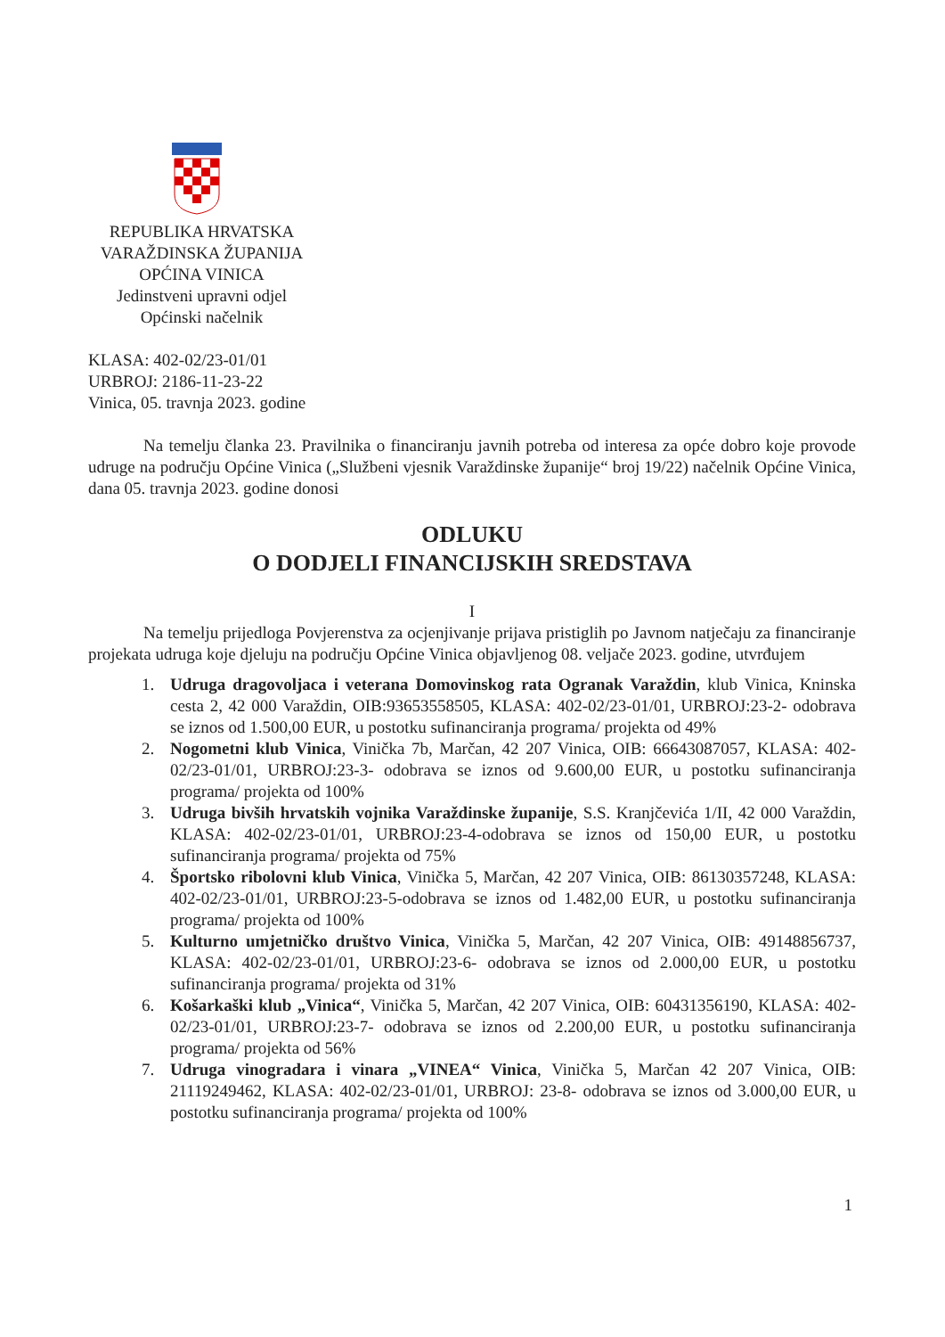REPUBLIKA HRVATSKA
VARAŽDINSKA ŽUPANIJA
OPĆINA VINICA
Jedinstveni upravni odjel
Općinski načelnik
KLASA: 402-02/23-01/01
URBROJ: 2186-11-23-22
Vinica, 05. travnja 2023. godine
Na temelju članka 23. Pravilnika o financiranju javnih potreba od interesa za opće dobro koje provode udruge na području Općine Vinica („Službeni vjesnik Varaždinske županije“ broj 19/22) načelnik Općine Vinica, dana 05. travnja 2023. godine donosi
ODLUKU
O DODJELI FINANCIJSKIH SREDSTAVA
I
Na temelju prijedloga Povjerenstva za ocjenjivanje prijava pristiglih po Javnom natječaju za financiranje projekata udruga koje djeluju na području Općine Vinica objavljenog 08. veljače 2023. godine, utvrđujem
1. Udruga dragovoljaca i veterana Domovinskog rata Ogranak Varaždin, klub Vinica, Kninska cesta 2, 42 000 Varaždin, OIB:93653558505, KLASA: 402-02/23-01/01, URBROJ:23-2- odobrava se iznos od 1.500,00 EUR, u postotku sufinanciranja programa/ projekta od 49%
2. Nogometni klub Vinica, Vinička 7b, Marčan, 42 207 Vinica, OIB: 66643087057, KLASA: 402-02/23-01/01, URBROJ:23-3- odobrava se iznos od 9.600,00 EUR, u postotku sufinanciranja programa/ projekta od 100%
3. Udruga bivših hrvatskih vojnika Varaždinske županije, S.S. Kranjčevića 1/II, 42 000 Varaždin, KLASA: 402-02/23-01/01, URBROJ:23-4-odobrava se iznos od 150,00 EUR, u postotku sufinanciranja programa/ projekta od 75%
4. Športsko ribolovni klub Vinica, Vinička 5, Marčan, 42 207 Vinica, OIB: 86130357248, KLASA: 402-02/23-01/01, URBROJ:23-5-odobrava se iznos od 1.482,00 EUR, u postotku sufinanciranja programa/ projekta od 100%
5. Kulturno umjetničko društvo Vinica, Vinička 5, Marčan, 42 207 Vinica, OIB: 49148856737, KLASA: 402-02/23-01/01, URBROJ:23-6- odobrava se iznos od 2.000,00 EUR, u postotku sufinanciranja programa/ projekta od 31%
6. Košarkaški klub „Vinica“, Vinička 5, Marčan, 42 207 Vinica, OIB: 60431356190, KLASA: 402-02/23-01/01, URBROJ:23-7- odobrava se iznos od 2.200,00 EUR, u postotku sufinanciranja programa/ projekta od 56%
7. Udruga vinogradara i vinara „VINEA“ Vinica, Vinička 5, Marčan 42 207 Vinica, OIB: 21119249462, KLASA: 402-02/23-01/01, URBROJ: 23-8- odobrava se iznos od 3.000,00 EUR, u postotku sufinanciranja programa/ projekta od 100%
1